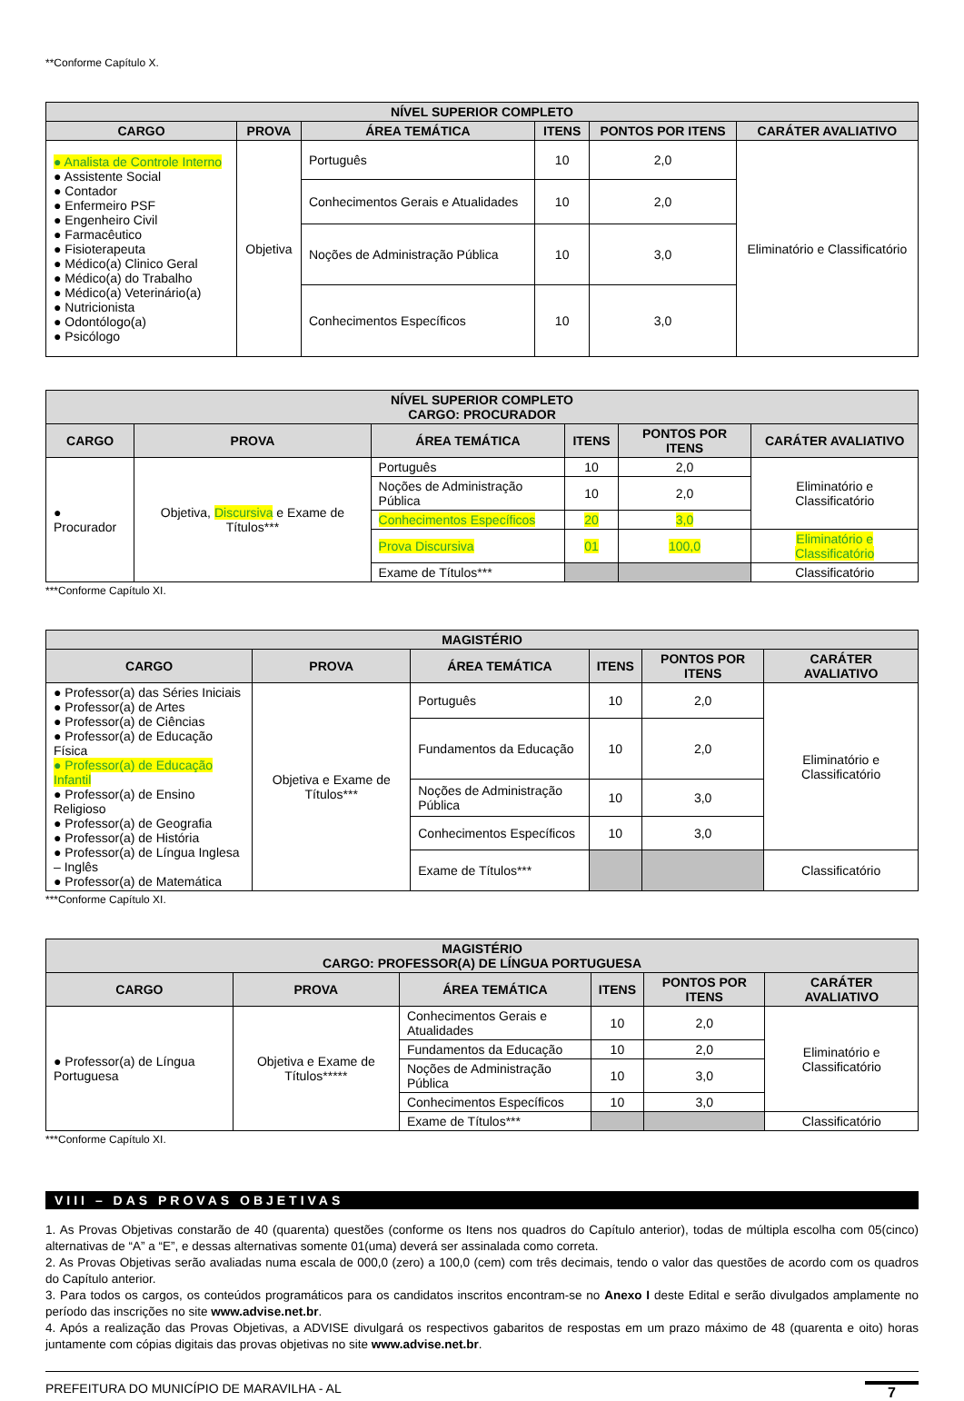**Conforme Capítulo X.
| NÍVEL SUPERIOR COMPLETO | | | | | |
| --- | --- | --- | --- | --- | --- |
| CARGO | PROVA | ÁREA TEMÁTICA | ITENS | PONTOS POR ITENS | CARÁTER AVALIATIVO |
| ● Analista de Controle Interno ● Assistente Social ● Contador ● Enfermeiro PSF ● Engenheiro Civil ● Farmacêutico ● Fisioterapeuta ● Médico(a) Clinico Geral ● Médico(a) do Trabalho ● Médico(a) Veterinário(a) ● Nutricionista ● Odontólogo(a) ● Psicólogo | Objetiva | Português | 10 | 2,0 | Eliminatório e Classificatório |
| | | Conhecimentos Gerais e Atualidades | 10 | 2,0 | |
| | | Noções de Administração Pública | 10 | 3,0 | |
| | | Conhecimentos Específicos | 10 | 3,0 | |
| NÍVEL SUPERIOR COMPLETO CARGO: PROCURADOR | | | | | |
| --- | --- | --- | --- | --- | --- |
| CARGO | PROVA | ÁREA TEMÁTICA | ITENS | PONTOS POR ITENS | CARÁTER AVALIATIVO |
| ● Procurador | Objetiva, Discursiva e Exame de Títulos*** | Português | 10 | 2,0 | Eliminatório e Classificatório |
| | | Noções de Administração Pública | 10 | 2,0 | |
| | | Conhecimentos Específicos | 20 | 3,0 | |
| | | Prova Discursiva | 01 | 100,0 | Eliminatório e Classificatório |
| | | Exame de Títulos*** | | | Classificatório |
***Conforme Capítulo XI.
| MAGISTÉRIO | | | | | |
| --- | --- | --- | --- | --- | --- |
| CARGO | PROVA | ÁREA TEMÁTICA | ITENS | PONTOS POR ITENS | CARÁTER AVALIATIVO |
| ● Professor(a) das Séries Iniciais ● Professor(a) de Artes ● Professor(a) de Ciências ● Professor(a) de Educação Física ● Professor(a) de Educação Infantil ● Professor(a) de Ensino Religioso ● Professor(a) de Geografia ● Professor(a) de História ● Professor(a) de Língua Inglesa – Inglês ● Professor(a) de Matemática | Objetiva e Exame de Títulos*** | Português | 10 | 2,0 | Eliminatório e Classificatório |
| | | Fundamentos da Educação | 10 | 2,0 | |
| | | Noções de Administração Pública | 10 | 3,0 | |
| | | Conhecimentos Específicos | 10 | 3,0 | |
| | | Exame de Títulos*** | | | Classificatório |
***Conforme Capítulo XI.
| MAGISTÉRIO CARGO: PROFESSOR(A) DE LÍNGUA PORTUGUESA | | | | | |
| --- | --- | --- | --- | --- | --- |
| CARGO | PROVA | ÁREA TEMÁTICA | ITENS | PONTOS POR ITENS | CARÁTER AVALIATIVO |
| ● Professor(a) de Língua Portuguesa | Objetiva e Exame de Títulos***** | Conhecimentos Gerais e Atualidades | 10 | 2,0 | Eliminatório e Classificatório |
| | | Fundamentos da Educação | 10 | 2,0 | |
| | | Noções de Administração Pública | 10 | 3,0 | |
| | | Conhecimentos Específicos | 10 | 3,0 | |
| | | Exame de Títulos*** | | | Classificatório |
***Conforme Capítulo XI.
VIII – DAS PROVAS OBJETIVAS
1. As Provas Objetivas constarão de 40 (quarenta) questões (conforme os Itens nos quadros do Capítulo anterior), todas de múltipla escolha com 05(cinco) alternativas de “A” a “E”, e dessas alternativas somente 01(uma) deverá ser assinalada como correta.
2. As Provas Objetivas serão avaliadas numa escala de 000,0 (zero) a 100,0 (cem) com três decimais, tendo o valor das questões de acordo com os quadros do Capítulo anterior.
3. Para todos os cargos, os conteúdos programáticos para os candidatos inscritos encontram-se no Anexo I deste Edital e serão divulgados amplamente no período das inscrições no site www.advise.net.br.
4. Após a realização das Provas Objetivas, a ADVISE divulgará os respectivos gabaritos de respostas em um prazo máximo de 48 (quarenta e oito) horas juntamente com cópias digitais das provas objetivas no site www.advise.net.br.
PREFEITURA DO MUNICÍPIO DE MARAVILHA - AL 7